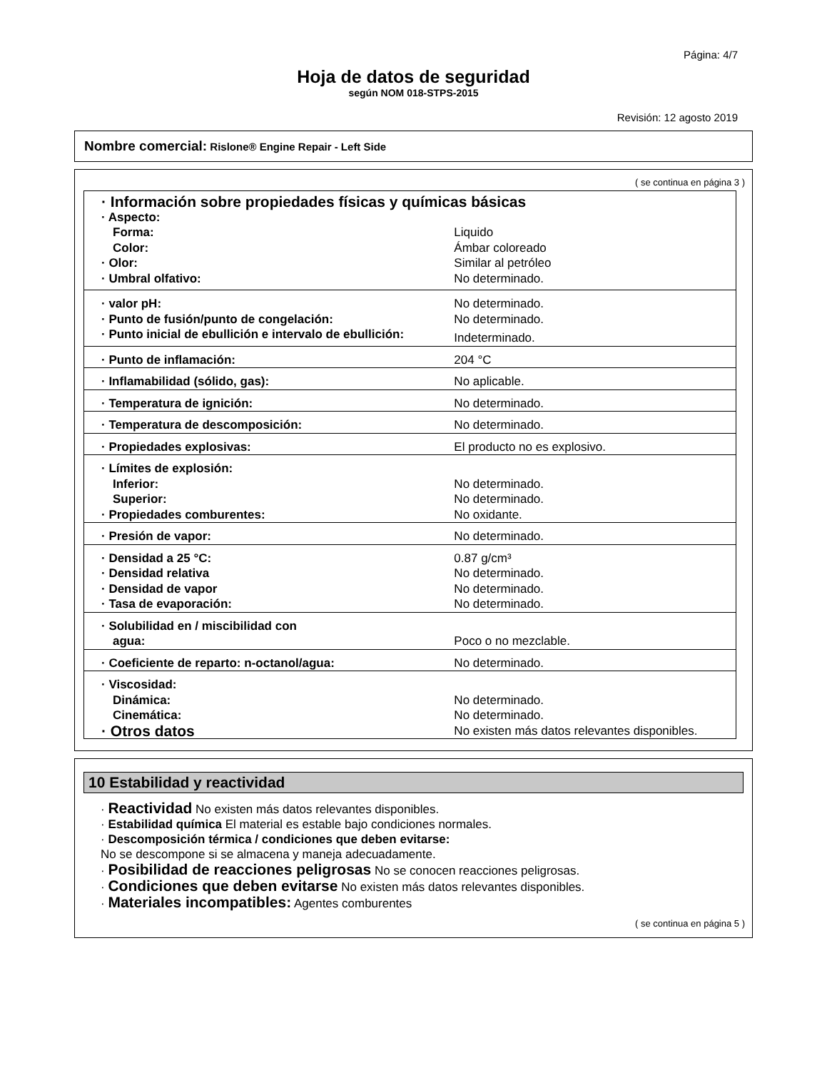Página: 4/7
Hoja de datos de seguridad
según NOM 018-STPS-2015
Revisión: 12 agosto 2019
Nombre comercial: Rislone® Engine Repair - Left Side
( se continua en página 3 )
| · Información sobre propiedades físicas y químicas básicas | |
| · Aspecto: | |
| Forma: | Liquido |
| Color: | Ámbar coloreado |
| · Olor: | Similar al petróleo |
| · Umbral olfativo: | No determinado. |
| · valor pH: | No determinado. |
| · Punto de fusión/punto de congelación: | No determinado. |
| · Punto inicial de ebullición e intervalo de ebullición: | Indeterminado. |
| · Punto de inflamación: | 204 °C |
| · Inflamabilidad (sólido, gas): | No aplicable. |
| · Temperatura de ignición: | No determinado. |
| · Temperatura de descomposición: | No determinado. |
| · Propiedades explosivas: | El producto no es explosivo. |
| · Límites de explosión: | |
| Inferior: | No determinado. |
| Superior: | No determinado. |
| · Propiedades comburentes: | No oxidante. |
| · Presión de vapor: | No determinado. |
| · Densidad a 25 °C: | 0.87 g/cm³ |
| · Densidad relativa | No determinado. |
| · Densidad de vapor | No determinado. |
| · Tasa de evaporación: | No determinado. |
| · Solubilidad en / miscibilidad con | |
| agua: | Poco o no mezclable. |
| · Coeficiente de reparto: n-octanol/agua: | No determinado. |
| · Viscosidad: | |
| Dinámica: | No determinado. |
| Cinemática: | No determinado. |
| · Otros datos | No existen más datos relevantes disponibles. |
10 Estabilidad y reactividad
· Reactividad No existen más datos relevantes disponibles.
· Estabilidad química El material es estable bajo condiciones normales.
· Descomposición térmica / condiciones que deben evitarse:
No se descompone si se almacena y maneja adecuadamente.
· Posibilidad de reacciones peligrosas No se conocen reacciones peligrosas.
· Condiciones que deben evitarse No existen más datos relevantes disponibles.
· Materiales incompatibles: Agentes comburentes
( se continua en página 5 )